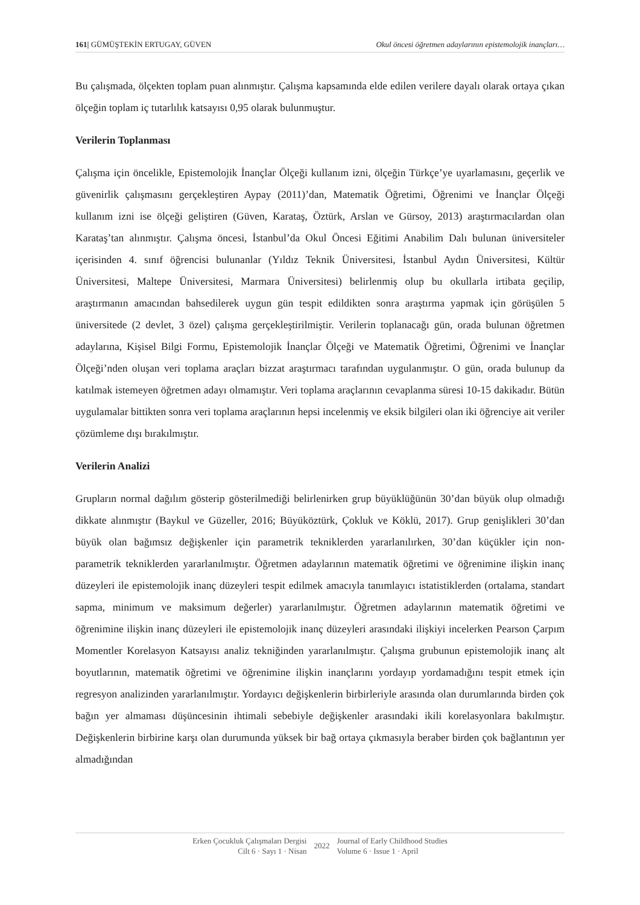161| GÜMÜŞTEKİN ERTUGAY, GÜVEN Okul öncesi öğretmen adaylarının epistemolojik inançları…
Bu çalışmada, ölçekten toplam puan alınmıştır. Çalışma kapsamında elde edilen verilere dayalı olarak ortaya çıkan ölçeğin toplam iç tutarlılık katsayısı 0,95 olarak bulunmuştur.
Verilerin Toplanması
Çalışma için öncelikle, Epistemolojik İnançlar Ölçeği kullanım izni, ölçeğin Türkçe’ye uyarlamasını, geçerlik ve güvenirlik çalışmasını gerçekleştiren Aypay (2011)’dan, Matematik Öğretimi, Öğrenimi ve İnançlar Ölçeği kullanım izni ise ölçeği geliştiren (Güven, Karataş, Öztürk, Arslan ve Gürsoy, 2013) araştırmacılardan olan Karataş’tan alınmıştır. Çalışma öncesi, İstanbul’da Okul Öncesi Eğitimi Anabilim Dalı bulunan üniversiteler içerisinden 4. sınıf öğrencisi bulunanlar (Yıldız Teknik Üniversitesi, İstanbul Aydın Üniversitesi, Kültür Üniversitesi, Maltepe Üniversitesi, Marmara Üniversitesi) belirlenmiş olup bu okullarla irtibata geçilip, araştırmanın amacından bahsedilerek uygun gün tespit edildikten sonra araştırma yapmak için görüşülen 5 üniversitede (2 devlet, 3 özel) çalışma gerçekleştirilmiştir. Verilerin toplanacağı gün, orada bulunan öğretmen adaylarına, Kişisel Bilgi Formu, Epistemolojik İnançlar Ölçeği ve Matematik Öğretimi, Öğrenimi ve İnançlar Ölçeği’nden oluşan veri toplama araçları bizzat araştırmacı tarafından uygulanmıştır. O gün, orada bulunup da katılmak istemeyen öğretmen adayı olmamıştır. Veri toplama araçlarının cevaplanma süresi 10-15 dakikadır. Bütün uygulamalar bittikten sonra veri toplama araçlarının hepsi incelenmiş ve eksik bilgileri olan iki öğrenciye ait veriler çözümleme dışı bırakılmıştır.
Verilerin Analizi
Grupların normal dağılım gösterip gösterilmediği belirlenirken grup büyüklüğünün 30’dan büyük olup olmadığı dikkate alınmıştır (Baykul ve Güzeller, 2016; Büyüköztürk, Çokluk ve Köklü, 2017). Grup genişlikleri 30’dan büyük olan bağımsız değişkenler için parametrik tekniklerden yararlanılırken, 30’dan küçükler için non- parametrik tekniklerden yararlanılmıştır. Öğretmen adaylarının matematik öğretimi ve öğrenimine ilişkin inanç düzeyleri ile epistemolojik inanç düzeyleri tespit edilmek amacıyla tanımlayıcı istatistiklerden (ortalama, standart sapma, minimum ve maksimum değerler) yararlanılmıştır. Öğretmen adaylarının matematik öğretimi ve öğrenimine ilişkin inanç düzeyleri ile epistemolojik inanç düzeyleri arasındaki ilişkiyi incelerken Pearson Çarpım Momentler Korelasyon Katsayısı analiz tekniğinden yararlanılmıştır. Çalışma grubunun epistemolojik inanç alt boyutlarının, matematik öğretimi ve öğrenimine ilişkin inançlarını yordayıp yordamadığını tespit etmek için regresyon analizinden yararlanılmıştır. Yordayıcı değişkenlerin birbirleriyle arasında olan durumlarında birden çok bağın yer almaması düşüncesinin ihtimali sebebiyle değişkenler arasındaki ikili korelasyonlara bakılmıştır. Değişkenlerin birbirine karşı olan durumunda yüksek bir bağ ortaya çıkmasıyla beraber birden çok bağlantının yer almadığından
Erken Çocukluk Çalışmaları Dergisi
Cilt 6 · Sayı 1 · Nisan
2022
Journal of Early Childhood Studies
Volume 6 · Issue 1 · April